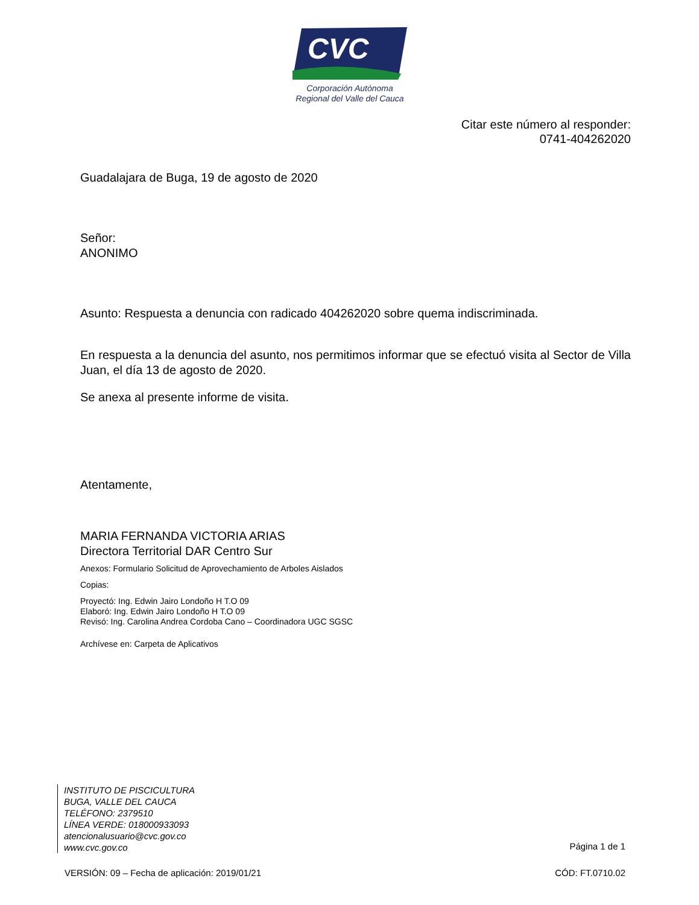CVC
Corporación Autónoma
Regional del Valle del Cauca
Citar este número al responder:
0741-404262020
Guadalajara de Buga, 19 de agosto de 2020
Señor:
ANONIMO
Asunto: Respuesta a denuncia con radicado 404262020 sobre quema indiscriminada.
En respuesta a la denuncia del asunto, nos permitimos informar que se efectuó visita al Sector de Villa Juan, el día 13 de agosto de 2020.
Se anexa al presente informe de visita.
Atentamente,
MARIA FERNANDA VICTORIA ARIAS
Directora Territorial DAR Centro Sur
Anexos: Formulario Solicitud de Aprovechamiento de Arboles Aislados
Copias:
Proyectó: Ing. Edwin Jairo Londoño H T.O 09
Elaboró: Ing. Edwin Jairo Londoño H T.O 09
Revisó: Ing. Carolina Andrea Cordoba Cano – Coordinadora UGC SGSC
Archívese en: Carpeta de Aplicativos
INSTITUTO DE PISCICULTURA
BUGA, VALLE DEL CAUCA
TELÉFONO: 2379510
LÍNEA VERDE: 018000933093
atencionalusuario@cvc.gov.co
www.cvc.gov.co
Página 1 de 1
VERSIÓN: 09 – Fecha de aplicación: 2019/01/21 CÓD: FT.0710.02